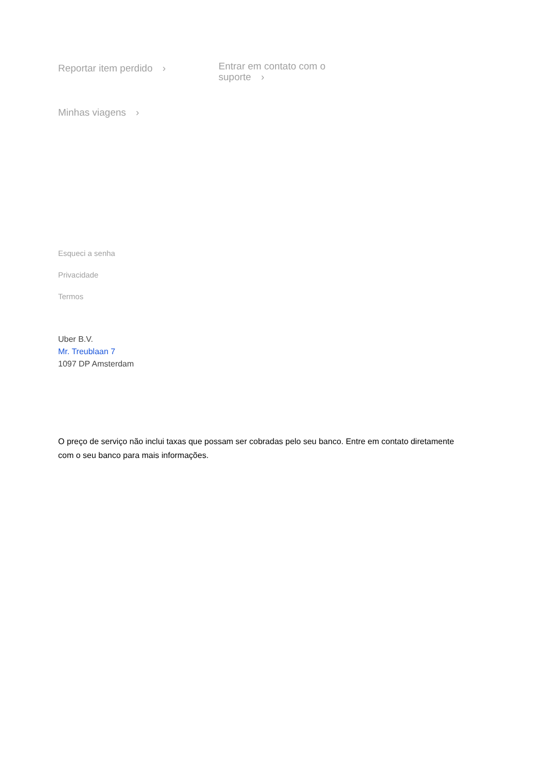Reportar item perdido ›
Entrar em contato com o suporte ›
Minhas viagens ›
Esqueci a senha
Privacidade
Termos
Uber B.V.
Mr. Treublaan 7
1097 DP Amsterdam
O preço de serviço não inclui taxas que possam ser cobradas pelo seu banco. Entre em contato diretamente com o seu banco para mais informações.